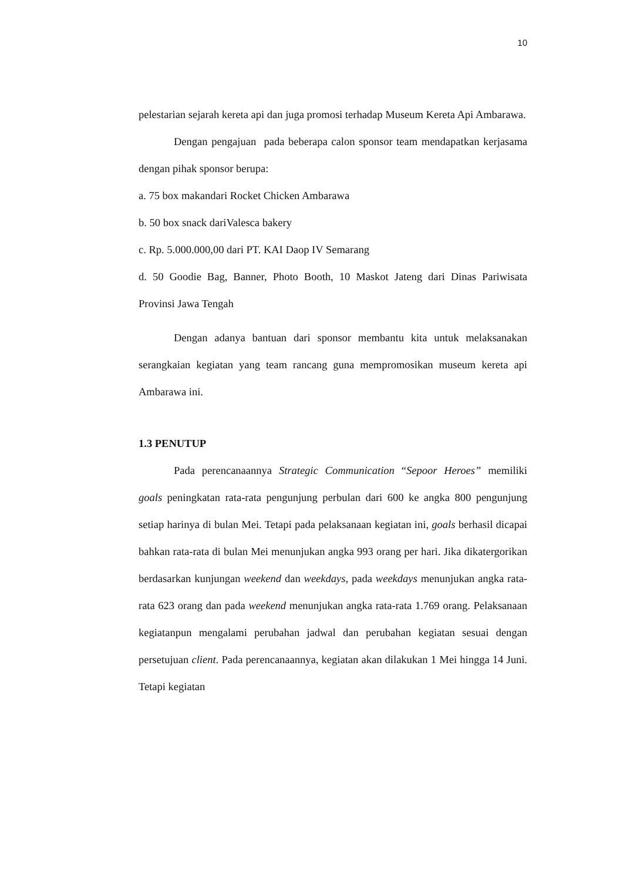10
pelestarian sejarah kereta api dan juga promosi terhadap Museum Kereta Api Ambarawa.
Dengan pengajuan pada beberapa calon sponsor team mendapatkan kerjasama dengan pihak sponsor berupa:
a. 75 box makandari Rocket Chicken Ambarawa
b. 50 box snack dariValesca bakery
c. Rp. 5.000.000,00 dari PT. KAI Daop IV Semarang
d. 50 Goodie Bag, Banner, Photo Booth, 10 Maskot Jateng dari Dinas Pariwisata Provinsi Jawa Tengah
Dengan adanya bantuan dari sponsor membantu kita untuk melaksanakan serangkaian kegiatan yang team rancang guna mempromosikan museum kereta api Ambarawa ini.
1.3 PENUTUP
Pada perencanaannya Strategic Communication “Sepoor Heroes” memiliki goals peningkatan rata-rata pengunjung perbulan dari 600 ke angka 800 pengunjung setiap harinya di bulan Mei. Tetapi pada pelaksanaan kegiatan ini, goals berhasil dicapai bahkan rata-rata di bulan Mei menunjukan angka 993 orang per hari. Jika dikatergorikan berdasarkan kunjungan weekend dan weekdays, pada weekdays menunjukan angka rata-rata 623 orang dan pada weekend menunjukan angka rata-rata 1.769 orang. Pelaksanaan kegiatanpun mengalami perubahan jadwal dan perubahan kegiatan sesuai dengan persetujuan client. Pada perencanaannya, kegiatan akan dilakukan 1 Mei hingga 14 Juni. Tetapi kegiatan